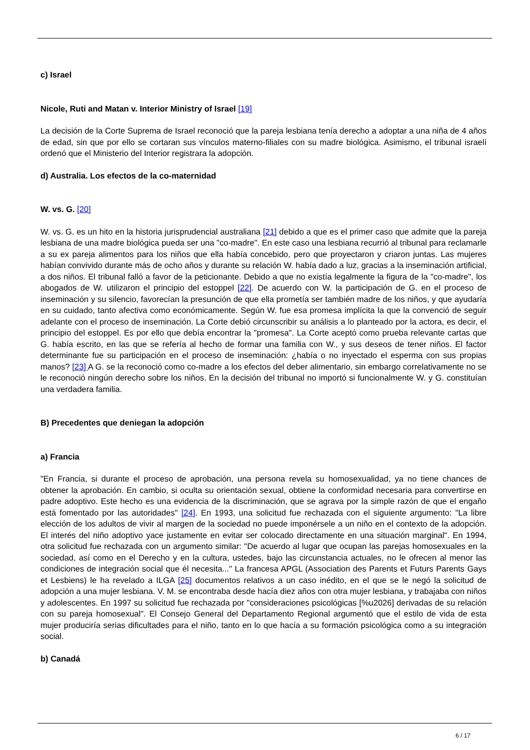c) Israel
Nicole, Ruti and Matan v. Interior Ministry of Israel [19]
La decisión de la Corte Suprema de Israel reconoció que la pareja lesbiana tenía derecho a adoptar a una niña de 4 años de edad, sin que por ello se cortaran sus vínculos materno-filiales con su madre biológica. Asimismo, el tribunal israelí ordenó que el Ministerio del Interior registrara la adopción.
d) Australia. Los efectos de la co-maternidad
W. vs. G. [20]
W. vs. G. es un hito en la historia jurisprudencial australiana [21] debido a que es el primer caso que admite que la pareja lesbiana de una madre biológica pueda ser una "co-madre". En este caso una lesbiana recurrió al tribunal para reclamarle a su ex pareja alimentos para los niños que ella había concebido, pero que proyectaron y criaron juntas. Las mujeres habían convivido durante más de ocho años y durante su relación W. había dado a luz, gracias a la inseminación artificial, a dos niños. El tribunal falló a favor de la peticionante. Debido a que no existía legalmente la figura de la "co-madre", los abogados de W. utilizaron el principio del estoppel [22]. De acuerdo con W. la participación de G. en el proceso de inseminación y su silencio, favorecían la presunción de que ella prometía ser también madre de los niños, y que ayudaría en su cuidado, tanto afectiva como económicamente. Según W. fue esa promesa implícita la que la convenció de seguir adelante con el proceso de inseminación. La Corte debió circunscribir su análisis a lo planteado por la actora, es decir, el principio del estoppel. Es por ello que debía encontrar la "promesa". La Corte aceptó como prueba relevante cartas que G. había escrito, en las que se refería al hecho de formar una familia con W., y sus deseos de tener niños. El factor determinante fue su participación en el proceso de inseminación: ¿había o no inyectado el esperma con sus propias manos? [23] A G. se la reconoció como co-madre a los efectos del deber alimentario, sin embargo correlativamente no se le reconoció ningún derecho sobre los niños. En la decisión del tribunal no importó si funcionalmente W. y G. constituían una verdadera familia.
B) Precedentes que deniegan la adopción
a) Francia
"En Francia, si durante el proceso de aprobación, una persona revela su homosexualidad, ya no tiene chances de obtener la aprobación. En cambio, si oculta su orientación sexual, obtiene la conformidad necesaria para convertirse en padre adoptivo. Este hecho es una evidencia de la discriminación, que se agrava por la simple razón de que el engaño está fomentado por las autoridades" [24]. En 1993, una solicitud fue rechazada con el siguiente argumento: "La libre elección de los adultos de vivir al margen de la sociedad no puede imponérsele a un niño en el contexto de la adopción. El interés del niño adoptivo yace justamente en evitar ser colocado directamente en una situación marginal". En 1994, otra solicitud fue rechazada con un argumento similar: "De acuerdo al lugar que ocupan las parejas homosexuales en la sociedad, así como en el Derecho y en la cultura, ustedes, bajo las circunstancia actuales, no le ofrecen al menor las condiciones de integración social que él necesita..." La francesa APGL (Association des Parents et Futurs Parents Gays et Lesbiens) le ha revelado a ILGA [25] documentos relativos a un caso inédito, en el que se le negó la solicitud de adopción a una mujer lesbiana. V. M. se encontraba desde hacía diez años con otra mujer lesbiana, y trabajaba con niños y adolescentes. En 1997 su solicitud fue rechazada por "consideraciones psicológicas [%u2026] derivadas de su relación con su pareja homosexual". El Consejo General del Departamento Regional argumentó que el estilo de vida de esta mujer produciría serias dificultades para el niño, tanto en lo que hacía a su formación psicológica como a su integración social.
b) Canadá
6 / 17